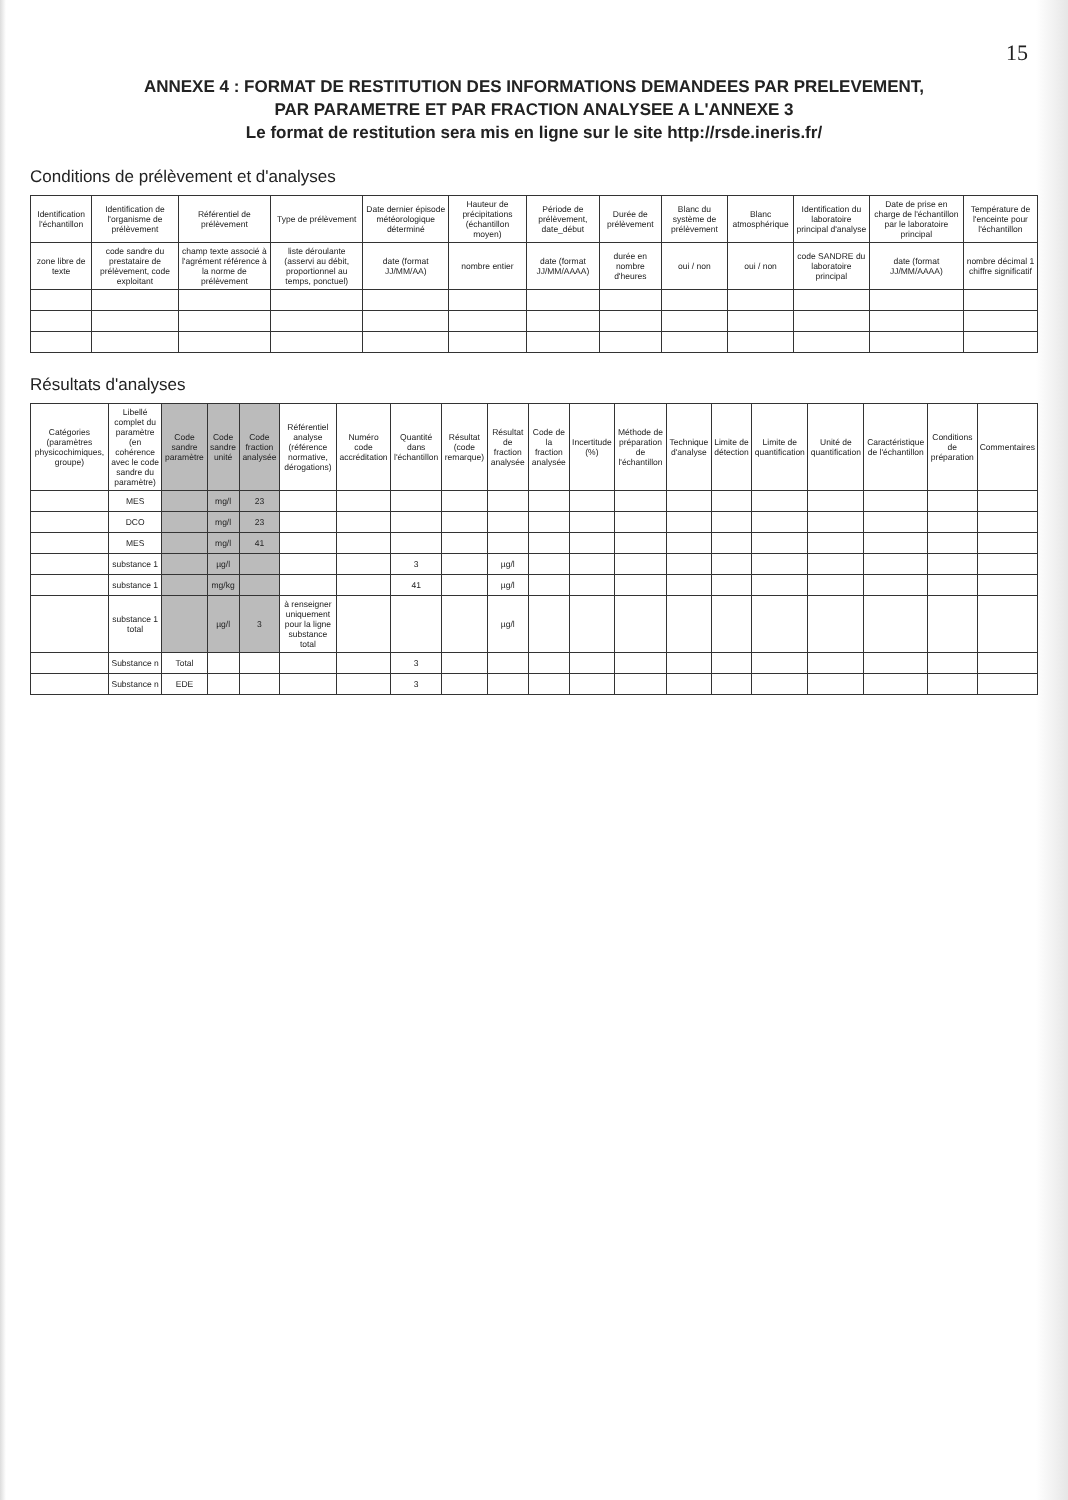15
ANNEXE 4 : FORMAT DE RESTITUTION DES INFORMATIONS DEMANDEES PAR PRELEVEMENT,
PAR PARAMETRE ET PAR FRACTION ANALYSEE A L'ANNEXE 3
Le format de restitution sera mis en ligne sur le site http://rsde.ineris.fr/
Conditions de prélèvement et d'analyses
| Identification l'échantillon | Identification de l'organisme de prélèvement | Référentiel de prélèvement | Type de prélèvement | Date dernier épisode météorologique déterminé | Hauteur de précipitations (échantillon moyen) | Période de prélèvement, date_début | Durée de prélèvement | Blanc du système de prélèvement | Blanc atmosphérique | Identification du laboratoire principal d'analyse | Date de prise en charge de l'échantillon par le laboratoire principal | Température de l'enceinte pour l'échantillon |
| --- | --- | --- | --- | --- | --- | --- | --- | --- | --- | --- | --- | --- |
| zone libre de texte | code sandre du prestataire de prélèvement, code exploitant | champ texte associé à l'agrément référence à la norme de prélèvement | liste déroulante (asservi au débit, proportionnel au temps, ponctuel) | date (format JJ/MM/AA) | nombre entier | date (format JJ/MM/AAAA) | durée en nombre d'heures | oui / non | oui / non | code SANDRE du laboratoire principal | date (format JJ/MM/AAAA) | nombre décimal 1 chiffre significatif |
Résultats d'analyses
| Catégories (paramètres physicochimiques, groupe) | Libellé complet du paramètre (en cohérence avec le code sandre du paramètre) | Code sandre paramètre | Code sandre unité | Code fraction analysée | Référentiel analyse (référence normative, dérogations) | Numéro code accréditation | Quantité dans l'échantillon | Résultat (code remarque) | Résultat de fraction analysée | Code de la fraction analysée | Incertitude (%) | Méthode de préparation de l'échantillon | Technique d'analyse | Limite de détection | Limite de quantification | Unité de quantification | Caractéristique de l'échantillon | Conditions de préparation | Commentaires |
| --- | --- | --- | --- | --- | --- | --- | --- | --- | --- | --- | --- | --- | --- | --- | --- | --- | --- | --- | --- |
| | MES | | mg/l | 23 | | | | | | | | | | | | | | | |
| | DCO | | mg/l | 23 | | | | | | | | | | | | | | | |
| | MES | | mg/l | 41 | | | | | | | | | | | | | | | |
| | substance 1 | | µg/l | | | | 3 | | µg/l | | | | | | | | | | |
| | substance 1 | | mg/kg | | | | 41 | | µg/l | | | | | | | | | | |
| | substance 1 total | | µg/l | 3 | à renseigner uniquement pour la ligne substance total | | | | µg/l | | | | | | | | | | |
| | Substance n | Total | | | | | 3 | | | | | | | | | | | | |
| | Substance n | EDE | | | | | 3 | | | | | | | | | | | | |